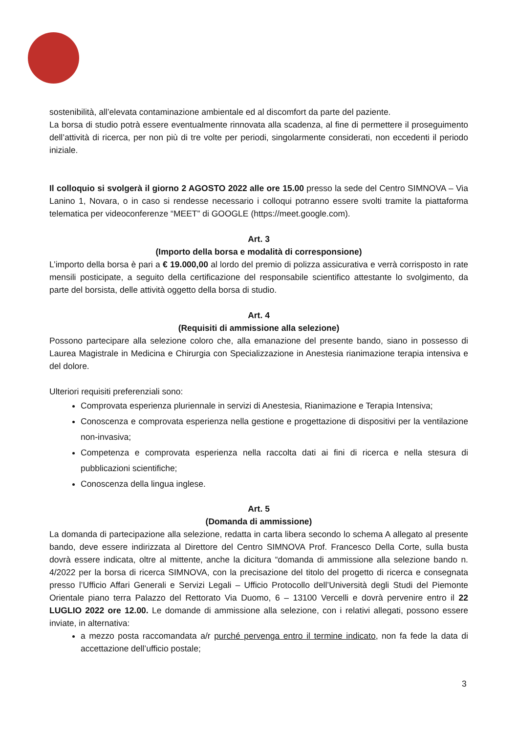sostenibilità, all’elevata contaminazione ambientale ed al discomfort da parte del paziente.
La borsa di studio potrà essere eventualmente rinnovata alla scadenza, al fine di permettere il proseguimento dell’attività di ricerca, per non più di tre volte per periodi, singolarmente considerati, non eccedenti il periodo iniziale.
Il colloquio si svolgerà il giorno 2 AGOSTO 2022 alle ore 15.00 presso la sede del Centro SIMNOVA – Via Lanino 1, Novara, o in caso si rendesse necessario i colloqui potranno essere svolti tramite la piattaforma telematica per videoconferenze “MEET” di GOOGLE (https://meet.google.com).
Art. 3
(Importo della borsa e modalità di corresponsione)
L’importo della borsa è pari a € 19.000,00 al lordo del premio di polizza assicurativa e verrà corrisposto in rate mensili posticipate, a seguito della certificazione del responsabile scientifico attestante lo svolgimento, da parte del borsista, delle attività oggetto della borsa di studio.
Art. 4
(Requisiti di ammissione alla selezione)
Possono partecipare alla selezione coloro che, alla emanazione del presente bando, siano in possesso di Laurea Magistrale in Medicina e Chirurgia con Specializzazione in Anestesia rianimazione terapia intensiva e del dolore.
Ulteriori requisiti preferenziali sono:
Comprovata esperienza pluriennale in servizi di Anestesia, Rianimazione e Terapia Intensiva;
Conoscenza e comprovata esperienza nella gestione e progettazione di dispositivi per la ventilazione non-invasiva;
Competenza e comprovata esperienza nella raccolta dati ai fini di ricerca e nella stesura di pubblicazioni scientifiche;
Conoscenza della lingua inglese.
Art. 5
(Domanda di ammissione)
La domanda di partecipazione alla selezione, redatta in carta libera secondo lo schema A allegato al presente bando, deve essere indirizzata al Direttore del Centro SIMNOVA Prof. Francesco Della Corte, sulla busta dovrà essere indicata, oltre al mittente, anche la dicitura “domanda di ammissione alla selezione bando n. 4/2022 per la borsa di ricerca SIMNOVA, con la precisazione del titolo del progetto di ricerca e consegnata presso l’Ufficio Affari Generali e Servizi Legali – Ufficio Protocollo dell’Università degli Studi del Piemonte Orientale piano terra Palazzo del Rettorato Via Duomo, 6 – 13100 Vercelli e dovrà pervenire entro il 22 LUGLIO 2022 ore 12.00. Le domande di ammissione alla selezione, con i relativi allegati, possono essere inviate, in alternativa:
a mezzo posta raccomandata a/r purché pervenga entro il termine indicato, non fa fede la data di accettazione dell’ufficio postale;
3